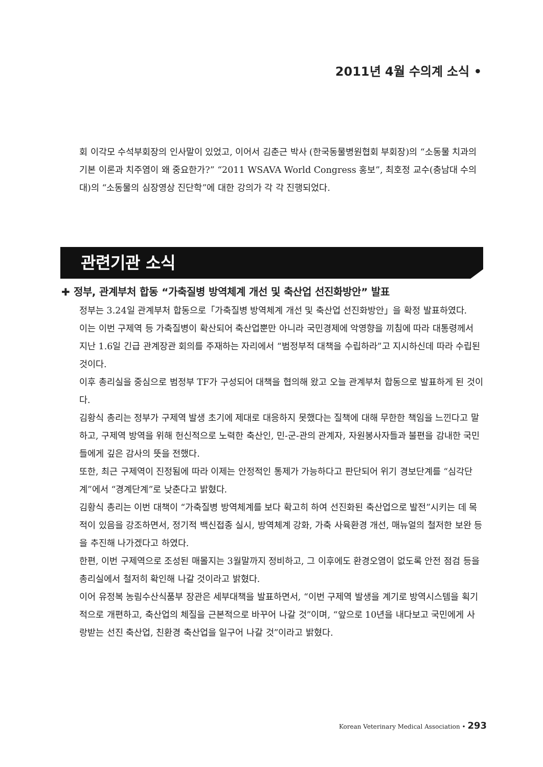2011년 4월 수의계 소식 •
회 이각모 수석부회장의 인사말이 있었고, 이어서 김춘근 박사 (한국동물병원협회 부회장)의 “소동물 치과의 기본 이론과 치주염이 왜 중요한가?” “2011 WSAVA World Congress 홍보”, 최호정 교수(충남대 수의대)의 “소동물의 심장영상 진단학”에 대한 강의가 각 각 진행되었다.
관련기관 소식
✚ 정부, 관계부처 합동 “가축질병 방역체계 개선 및 축산업 선진화방안” 발표
정부는 3.24일 관계부처 합동으로「가축질병 방역체계 개선 및 축산업 선진화방안」을 확정 발표하였다.
이는 이번 구제역 등 가축질병이 확산되어 축산업뿐만 아니라 국민경제에 악영향을 끼침에 따라 대통령께서 지난 1.6일 긴급 관계장관 회의를 주재하는 자리에서 “범정부적 대책을 수립하라”고 지시하신데 따라 수립된 것이다.
이후 총리실을 중심으로 범정부 TF가 구성되어 대책을 협의해 왔고 오늘 관계부처 합동으로 발표하게 된 것이다.
김황식 총리는 정부가 구제역 발생 초기에 제대로 대응하지 못했다는 질책에 대해 무한한 책임을 느낀다고 말하고, 구제역 방역을 위해 헌신적으로 노력한 축산인, 민-군-관의 관계자, 자원봉사자들과 불편을 감내한 국민들에게 깊은 감사의 뜻을 전했다.
또한, 최근 구제역이 진정됨에 따라 이제는 안정적인 통제가 가능하다고 판단되어 위기 경보단계를 “심각단계”에서 “경계단계”로 낮춘다고 밝혔다.
김황식 총리는 이번 대책이 “가축질병 방역체계를 보다 확고히 하여 선진화된 축산업으로 발전”시키는 데 목적이 있음을 강조하면서, 정기적 백신접종 실시, 방역체계 강화, 가축 사육환경 개선, 매뉴얼의 철저한 보완 등을 추진해 나가겠다고 하였다.
한편, 이번 구제역으로 조성된 매몰지는 3월말까지 정비하고, 그 이후에도 환경오염이 없도록 안전 점검 등을 총리실에서 철저히 확인해 나갈 것이라고 밝혔다.
이어 유정복 농림수산식품부 장관은 세부대책을 발표하면서, “이번 구제역 발생을 계기로 방역시스템을 획기적으로 개편하고, 축산업의 체질을 근본적으로 바꾸어 나갈 것”이며, “앞으로 10년을 내다보고 국민에게 사랑받는 선진 축산업, 친환경 축산업을 일구어 나갈 것”이라고 밝혔다.
Korean Veterinary Medical Association • 293